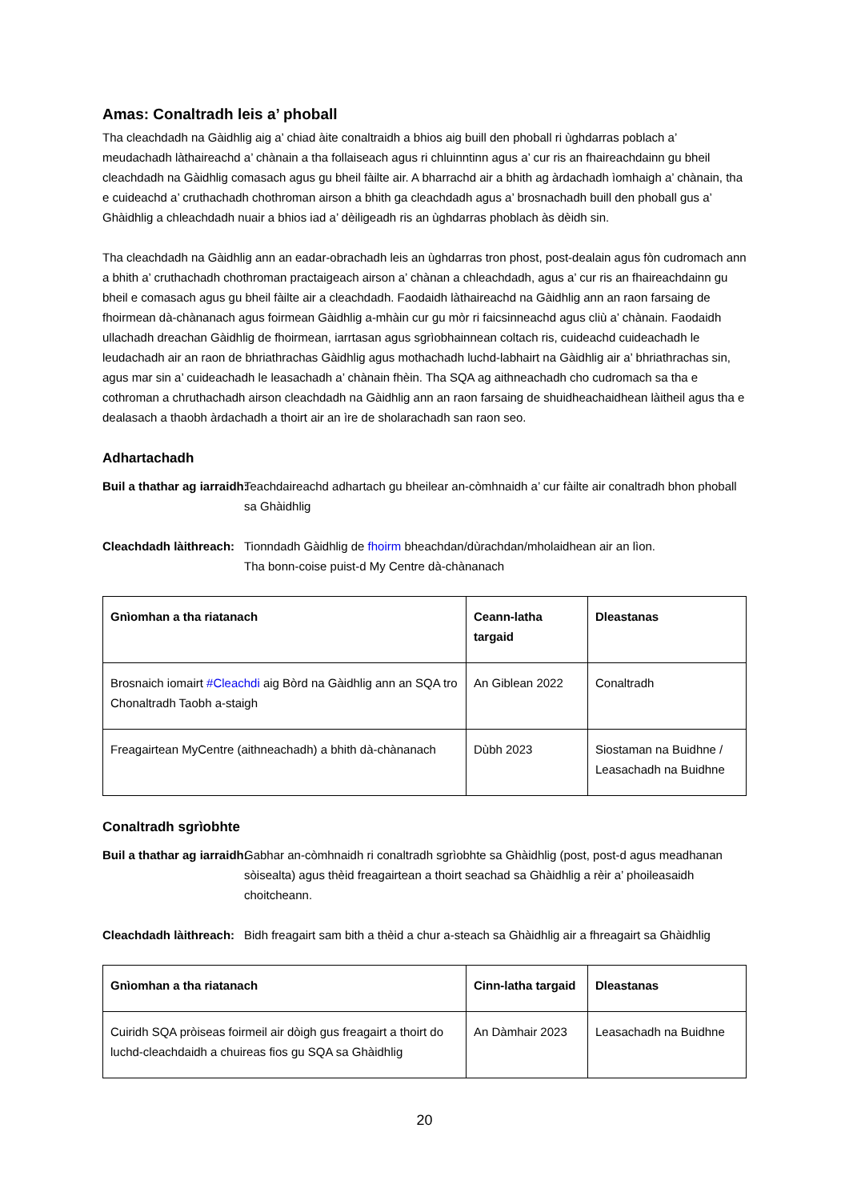Amas: Conaltradh leis a’ phoball
Tha cleachdadh na Gàidhlig aig a’ chiad àite conaltraidh a bhios aig buill den phoball ri ùghdarras poblach a’ meudachadh làthaireachd a’ chànain a tha follaiseach agus ri chluinntinn agus a’ cur ris an fhaireachdainn gu bheil cleachdadh na Gàidhlig comasach agus gu bheil fàilte air. A bharrachd air a bhith ag àrdachadh ìomhaigh a’ chànain, tha e cuideachd a’ cruthachadh chothroman airson a bhith ga cleachdadh agus a’ brosnachadh buill den phoball gus a’ Ghàidhlig a chleachdadh nuair a bhios iad a’ dèiligeadh ris an ùghdarras phoblach às dèidh sin.
Tha cleachdadh na Gàidhlig ann an eadar-obrachadh leis an ùghdarras tron phost, post-dealain agus fòn cudromach ann a bhith a’ cruthachadh chothroman practaigeach airson a’ chànan a chleachdadh, agus a’ cur ris an fhaireachdainn gu bheil e comasach agus gu bheil fàilte air a cleachdadh. Faodaidh làthaireachd na Gàidhlig ann an raon farsaing de fhoirmean dà-chànanach agus foirmean Gàidhlig a-mhàin cur gu mòr ri faicsinneachd agus cliù a’ chànain. Faodaidh ullachadh dreachan Gàidhlig de fhoirmean, iarrtasan agus sgrìobhainnean coltach ris, cuideachd cuideachadh le leudachadh air an raon de bhriathrachas Gàidhlig agus mothachadh luchd-labhairt na Gàidhlig air a’ bhriathrachas sin, agus mar sin a’ cuideachadh le leasachadh a’ chànain fhèin. Tha SQA ag aithneachadh cho cudromach sa tha e cothroman a chruthachadh airson cleachdadh na Gàidhlig ann an raon farsaing de shuidheachaidhean làitheil agus tha e dealasach a thaobh àrdachadh a thoirt air an ìre de sholarachadh san raon seo.
Adhartachadh
Buil a thathar ag iarraidh: Teachdaireachd adhartach gu bheilear an-còmhnaidh a’ cur fàilte air conaltradh bhon phoball sa Ghàidhlig
Cleachdadh làithreach: Tionndadh Gàidhlig de fhoirm bheachdan/dùrachdan/mholaidhean air an lìon.
Tha bonn-coise puist-d My Centre dà-chànanach
| Gnìomhan a tha riatanach | Ceann-latha targaid | Dleastanas |
| --- | --- | --- |
| Brosnaich iomairt #Cleachdi aig Bòrd na Gàidhlig ann an SQA tro Chonaltradh Taobh a-staigh | An Giblean 2022 | Conaltradh |
| Freagairtean MyCentre (aithneachadh) a bhith dà-chànanach | Dùbh 2023 | Siostaman na Buidhne / Leasachadh na Buidhne |
Conaltradh sgrìobhte
Buil a thathar ag iarraidh: Gabhar an-còmhnaidh ri conaltradh sgrìobhte sa Ghàidhlig (post, post-d agus meadhanan sòisealta) agus thèid freagairtean a thoirt seachad sa Ghàidhlig a rèir a’ phoileasaidh choitcheann.
Cleachdadh làithreach: Bidh freagairt sam bith a thèid a chur a-steach sa Ghàidhlig air a fhreagairt sa Ghàidhlig
| Gnìomhan a tha riatanach | Cinn-latha targaid | Dleastanas |
| --- | --- | --- |
| Cuiridh SQA pròiseas foirmeil air dòigh gus freagairt a thoirt do luchd-cleachdaidh a chuireas fios gu SQA sa Ghàidhlig | An Dàmhair 2023 | Leasachadh na Buidhne |
20